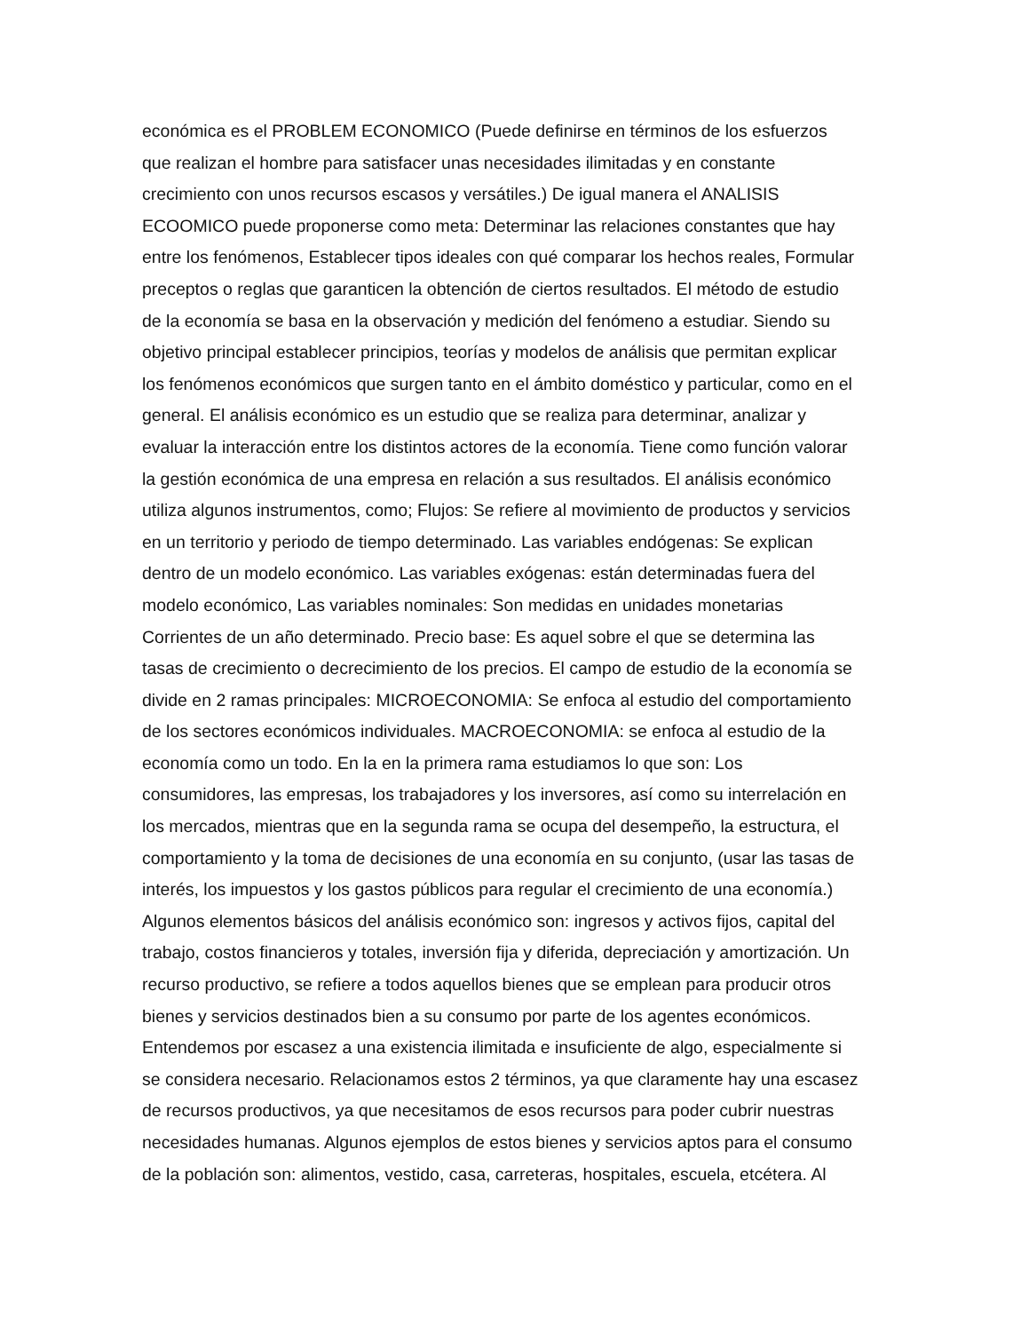económica es el PROBLEM ECONOMICO (Puede definirse en términos de los esfuerzos
que realizan el hombre para satisfacer unas necesidades ilimitadas y en constante
crecimiento con unos recursos escasos y versátiles.) De igual manera el ANALISIS
ECOOMICO puede proponerse como meta: Determinar las relaciones constantes que hay
entre los fenómenos, Establecer tipos ideales con qué comparar los hechos reales, Formular
preceptos o reglas que garanticen la obtención de ciertos resultados. El método de estudio
de la economía se basa en la observación y medición del fenómeno a estudiar. Siendo su
objetivo principal establecer principios, teorías y modelos de análisis que permitan explicar
los fenómenos económicos que surgen tanto en el ámbito doméstico y particular, como en el
general. El análisis económico es un estudio que se realiza para determinar, analizar y
evaluar la interacción entre los distintos actores de la economía. Tiene como función valorar
la gestión económica de una empresa en relación a sus resultados. El análisis económico
utiliza algunos instrumentos, como; Flujos: Se refiere al movimiento de productos y servicios
en un territorio y periodo de tiempo determinado. Las variables endógenas: Se explican
dentro de un modelo económico. Las variables exógenas: están determinadas fuera del
modelo económico, Las variables nominales: Son medidas en unidades monetarias
Corrientes de un año determinado. Precio base: Es aquel sobre el que se determina las
tasas de crecimiento o decrecimiento de los precios. El campo de estudio de la economía se
divide en 2 ramas principales: MICROECONOMIA: Se enfoca al estudio del comportamiento
de los sectores económicos individuales. MACROECONOMIA: se enfoca al estudio de la
economía como un todo. En la en la primera rama estudiamos lo que son: Los
consumidores, las empresas, los trabajadores y los inversores, así como su interrelación en
los mercados, mientras que en la segunda rama se ocupa del desempeño, la estructura, el
comportamiento y la toma de decisiones de una economía en su conjunto, (usar las tasas de
interés, los impuestos y los gastos públicos para regular el crecimiento de una economía.)
Algunos elementos básicos del análisis económico son: ingresos y activos fijos, capital del
trabajo, costos financieros y totales, inversión fija y diferida, depreciación y amortización. Un
recurso productivo, se refiere a todos aquellos bienes que se emplean para producir otros
bienes y servicios destinados bien a su consumo por parte de los agentes económicos.
Entendemos por escasez a una existencia ilimitada e insuficiente de algo, especialmente si
se considera necesario. Relacionamos estos 2 términos, ya que claramente hay una escasez
de recursos productivos, ya que necesitamos de esos recursos para poder cubrir nuestras
necesidades humanas. Algunos ejemplos de estos bienes y servicios aptos para el consumo
de la población son: alimentos, vestido, casa, carreteras, hospitales, escuela, etcétera. Al